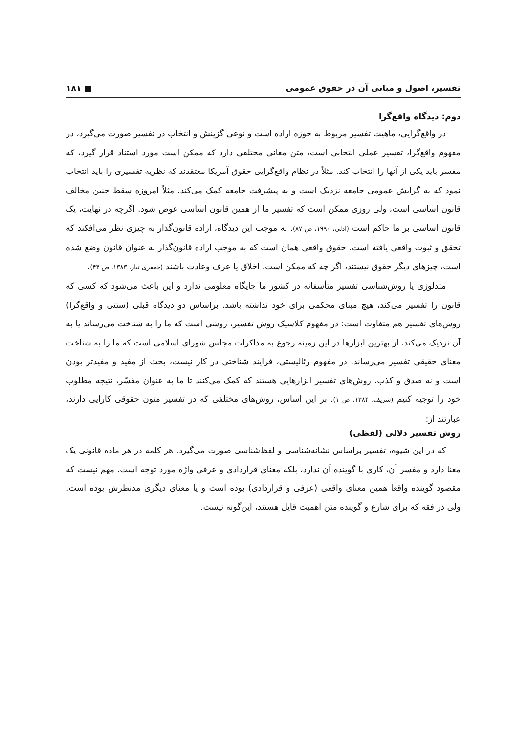تفسیر، اصول و مبانی آن در حقوق عمومی ■ ۱۸۱
دوم: دیدگاه واقع‌گرا
در واقع‌گرایی، ماهیت تفسیر مربوط به حوزه اراده است و نوعی گزینش و انتخاب در تفسیر صورت می‌گیرد، در مفهوم واقع‌گرا، تفسیر عملی انتخابی است، متن معانی مختلفی دارد که ممکن است مورد استناد قرار گیرد، که مفسر باید یکی از آنها را انتخاب کند. مثلاً در نظام واقع‌گرایی حقوق آمریکا معتقدند که نظریه تفسیری را باید انتخاب نمود که به گرایش عمومی جامعه نزدیک است و به پیشرفت جامعه کمک می‌کند. مثلاً امروزه سقط جنین مخالف قانون اساسی است، ولی روزی ممکن است که تفسیر ما از همین قانون اساسی عوض شود. اگرچه در نهایت، یک قانون اساسی بر ما حاکم است (ادلی، ۱۹۹۰، ص ۸۷). به موجب این دیدگاه، اراده قانون‌گذار به چیزی نظر می‌افکند که تحقق و ثبوت واقعی یافته است. حقوق واقعی همان است که به موجب اراده قانون‌گذار به عنوان قانون وضع شده است، چیزهای دیگر حقوق نیستند، اگر چه که ممکن است، اخلاق یا عرف وعادت باشند (جعفری تبار، ۱۳۸۳، ص ۴۴).
متدلوژی یا روش‌شناسی تفسیر متأسفانه در کشور ما جایگاه معلومی ندارد و این باعث می‌شود که کسی که قانون را تفسیر می‌کند، هیچ مبنای محکمی برای خود نداشته باشد. براساس دو دیدگاه قبلی (سنتی و واقع‌گرا) روش‌های تفسیر هم متفاوت است: در مفهوم کلاسیک روش تفسیر، روشی است که ما را به شناخت می‌رساند یا به آن نزدیک می‌کند، از بهترین ابزارها در این زمینه رجوع به مذاکرات مجلس شورای اسلامی است که ما را به شناخت معنای حقیقی تفسیر می‌رساند. در مفهوم رئالیستی، فرایند شناختی در کار نیست، بحث از مفید و مفیدتر بودن است و نه صدق و کذب. روش‌های تفسیر ابزارهایی هستند که کمک می‌کنند تا ما به عنوان مفسّر، نتیجه مطلوب خود را توجیه کنیم (شریف، ۱۳۸۴، ص ۱). بر این اساس، روش‌های مختلفی که در تفسیر متون حقوقی کارایی دارند، عبارتند از:
روش تفسیر دلالی (لفظی)
که در این شیوه، تفسیر براساس نشانه‌شناسی و لفظ‌شناسی صورت می‌گیرد. هر کلمه در هر ماده قانونی یک معنا دارد و مفسر آن، کاری با گوینده آن ندارد، بلکه معنای قراردادی و عرفی واژه مورد توجه است. مهم نیست که مقصود گوینده واقعا همین معنای واقعی (عرفی و قراردادی) بوده است و یا معنای دیگری مدنظرش بوده است. ولی در فقه که برای شارع و گوینده متن اهمیت قایل هستند، این‌گونه نیست.